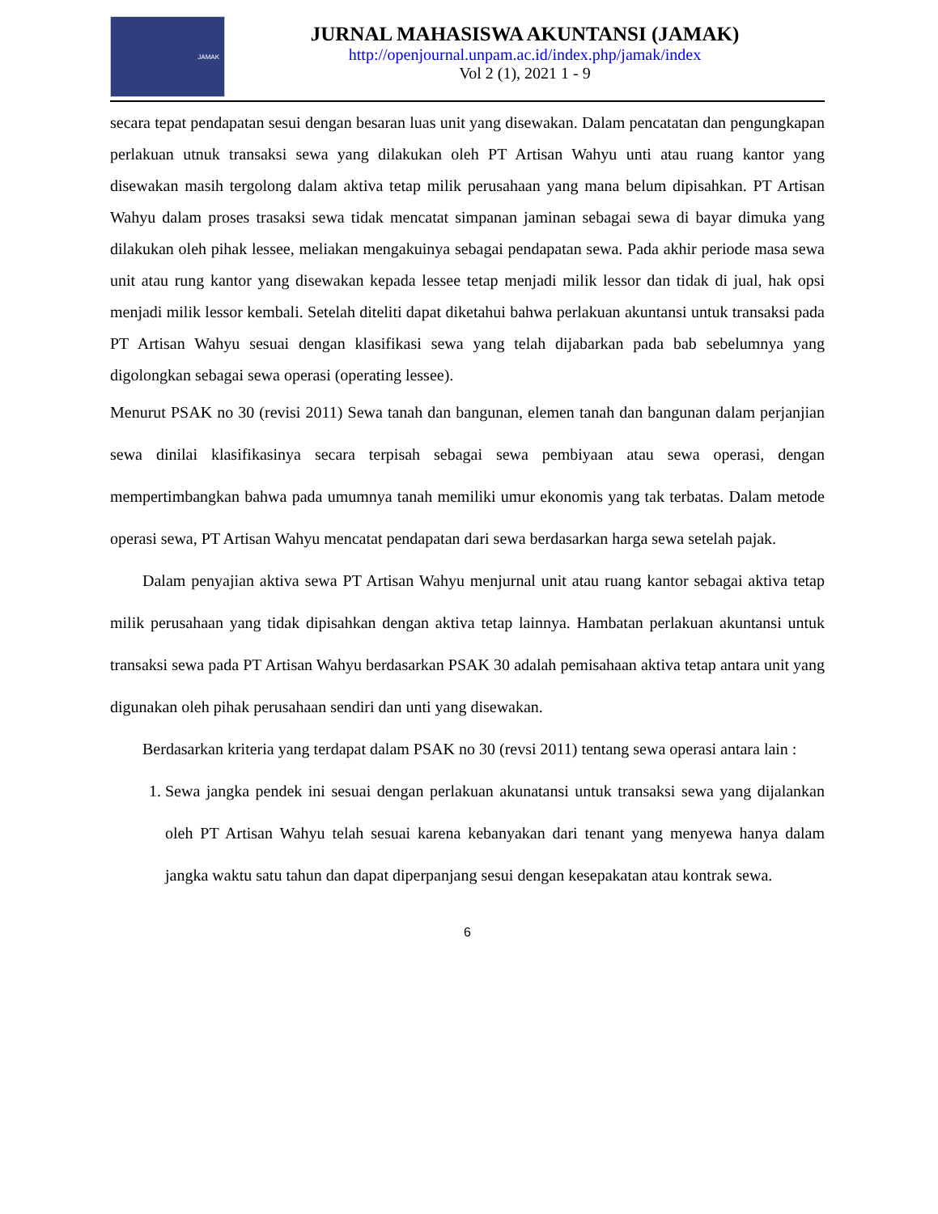JAMAK
JURNAL MAHASISWA AKUNTANSI (JAMAK)
http://openjournal.unpam.ac.id/index.php/jamak/index
Vol 2 (1), 2021 1 - 9
secara tepat pendapatan sesui dengan besaran luas unit yang disewakan. Dalam pencatatan dan pengungkapan perlakuan utnuk transaksi sewa yang dilakukan oleh PT Artisan Wahyu unti atau ruang kantor yang disewakan masih tergolong dalam aktiva tetap milik perusahaan yang mana belum dipisahkan. PT Artisan Wahyu dalam proses trasaksi sewa tidak mencatat simpanan jaminan sebagai sewa di bayar dimuka yang dilakukan oleh pihak lessee, meliakan mengakuinya sebagai pendapatan sewa. Pada akhir periode masa sewa unit atau rung kantor yang disewakan kepada lessee tetap menjadi milik lessor dan tidak di jual, hak opsi menjadi milik lessor kembali. Setelah diteliti dapat diketahui bahwa perlakuan akuntansi untuk transaksi pada PT Artisan Wahyu sesuai dengan klasifikasi sewa yang telah dijabarkan pada bab sebelumnya yang digolongkan sebagai sewa operasi (operating lessee).
Menurut PSAK no 30 (revisi 2011) Sewa tanah dan bangunan, elemen tanah dan bangunan dalam perjanjian sewa dinilai klasifikasinya secara terpisah sebagai sewa pembiyaan atau sewa operasi, dengan mempertimbangkan bahwa pada umumnya tanah memiliki umur ekonomis yang tak terbatas. Dalam metode operasi sewa, PT Artisan Wahyu mencatat pendapatan dari sewa berdasarkan harga sewa setelah pajak.
Dalam penyajian aktiva sewa PT Artisan Wahyu menjurnal unit atau ruang kantor sebagai aktiva tetap milik perusahaan yang tidak dipisahkan dengan aktiva tetap lainnya. Hambatan perlakuan akuntansi untuk transaksi sewa pada PT Artisan Wahyu berdasarkan PSAK 30 adalah pemisahaan aktiva tetap antara unit yang digunakan oleh pihak perusahaan sendiri dan unti yang disewakan.
Berdasarkan kriteria yang terdapat dalam PSAK no 30 (revsi 2011) tentang sewa operasi antara lain :
1. Sewa jangka pendek ini sesuai dengan perlakuan akunatansi untuk transaksi sewa yang dijalankan oleh PT Artisan Wahyu telah sesuai karena kebanyakan dari tenant yang menyewa hanya dalam jangka waktu satu tahun dan dapat diperpanjang sesui dengan kesepakatan atau kontrak sewa.
6